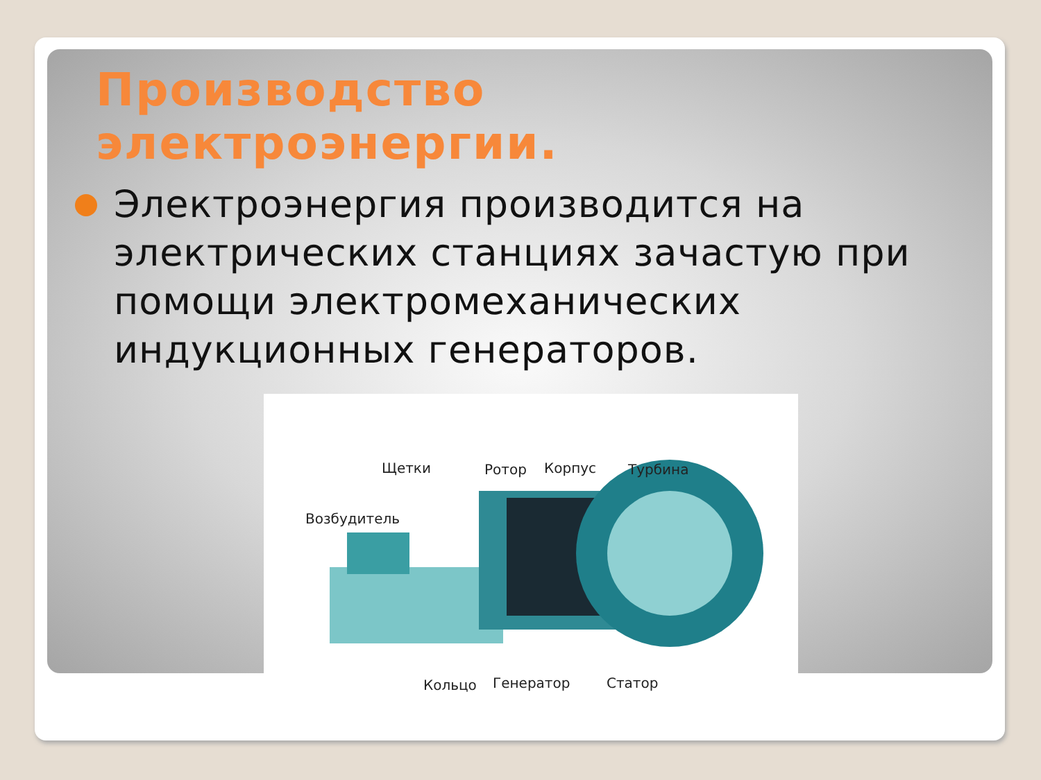Производство электроэнергии.
Электроэнергия производится на электрических станциях зачастую при помощи электромеханических индукционных генераторов.
Щетки Ротор Корпус Турбина
Возбудитель
Кольцо Генератор Статор